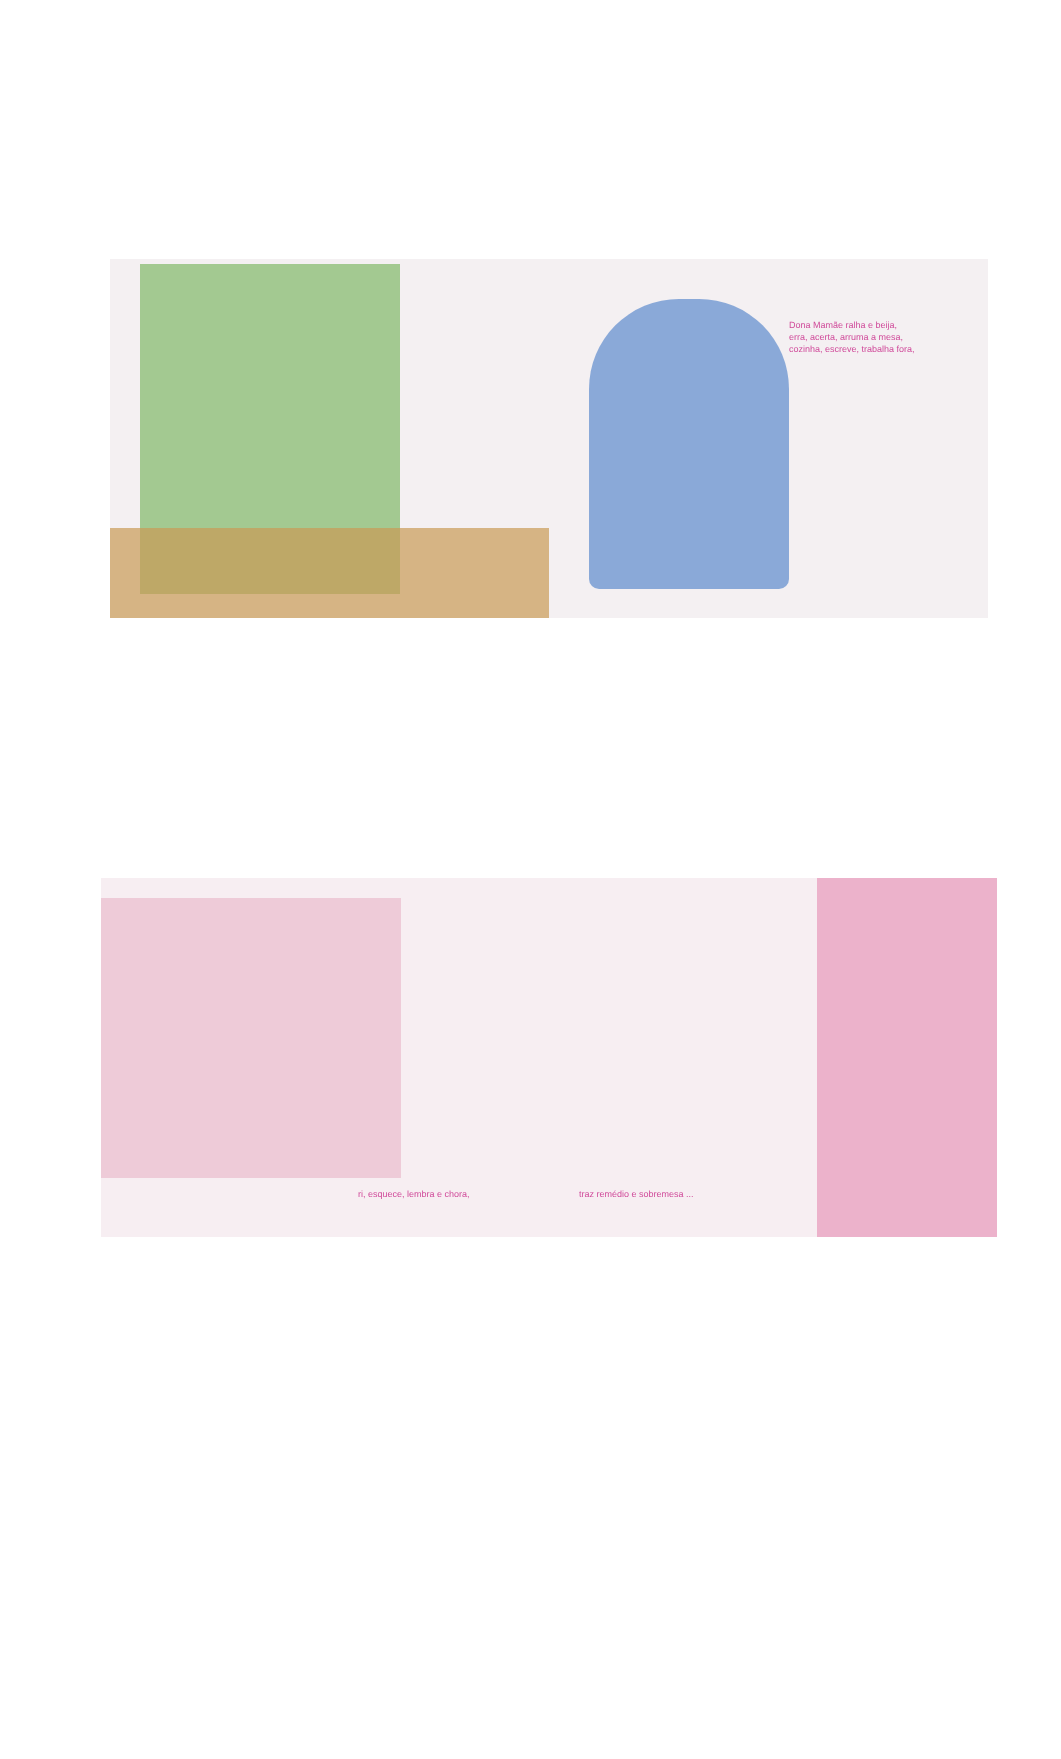Dona Mamãe ralha e beija,
erra, acerta, arruma a mesa,
cozinha, escreve, trabalha fora,
ri, esquece, lembra e chora,
traz remédio e sobremesa ...